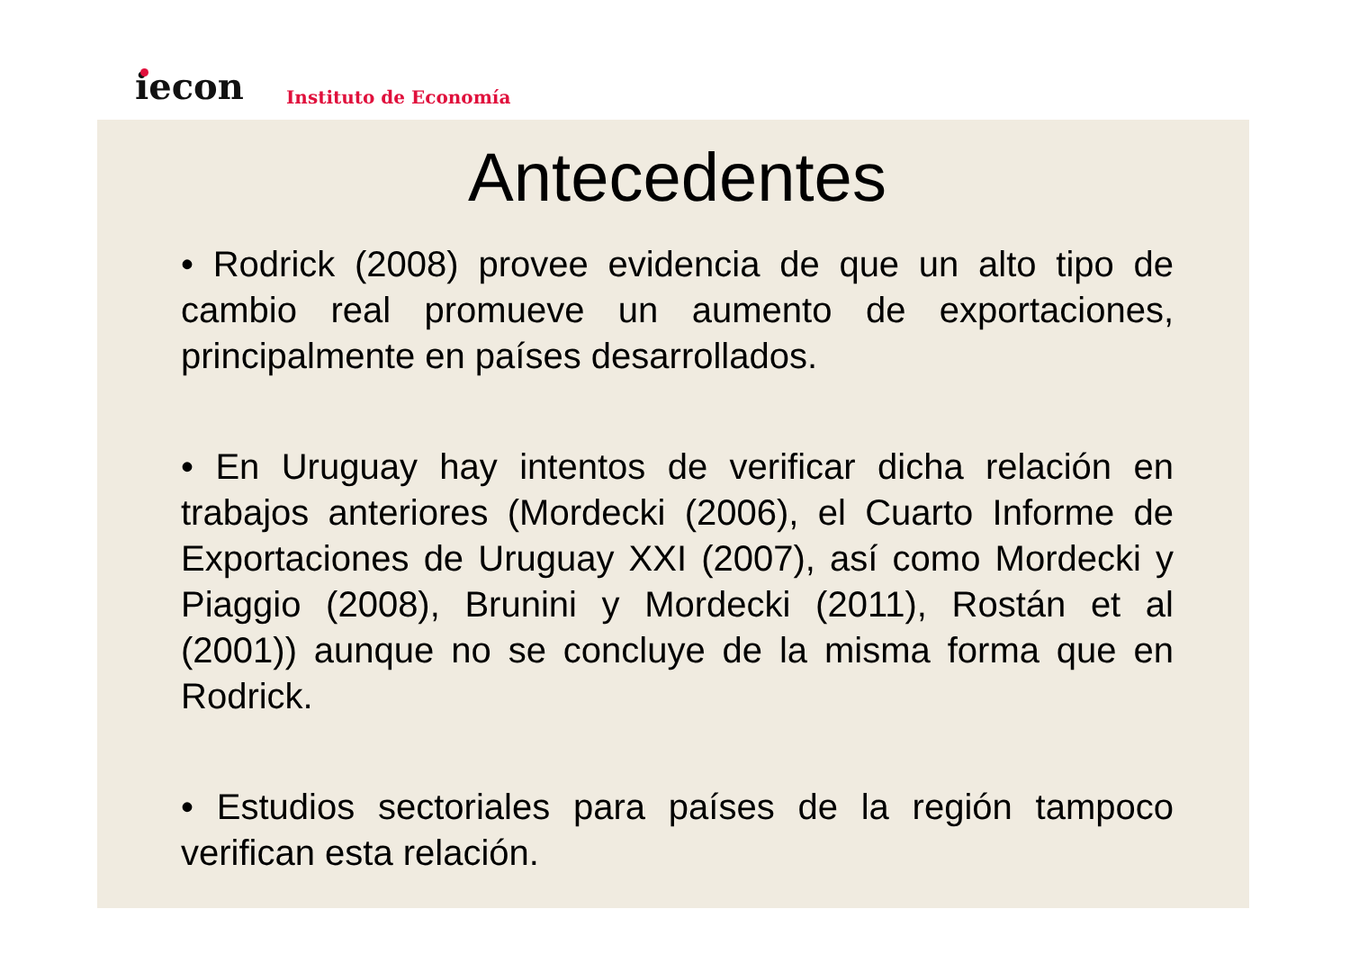iecon Instituto de Economía
Antecedentes
• Rodrick (2008) provee evidencia de que un alto tipo de cambio real promueve un aumento de exportaciones, principalmente en países desarrollados.
• En Uruguay hay intentos de verificar dicha relación en trabajos anteriores (Mordecki (2006), el Cuarto Informe de Exportaciones de Uruguay XXI (2007), así como Mordecki y Piaggio (2008), Brunini y Mordecki (2011), Rostán et al (2001)) aunque no se concluye de la misma forma que en Rodrick.
• Estudios sectoriales para países de la región tampoco verifican esta relación.